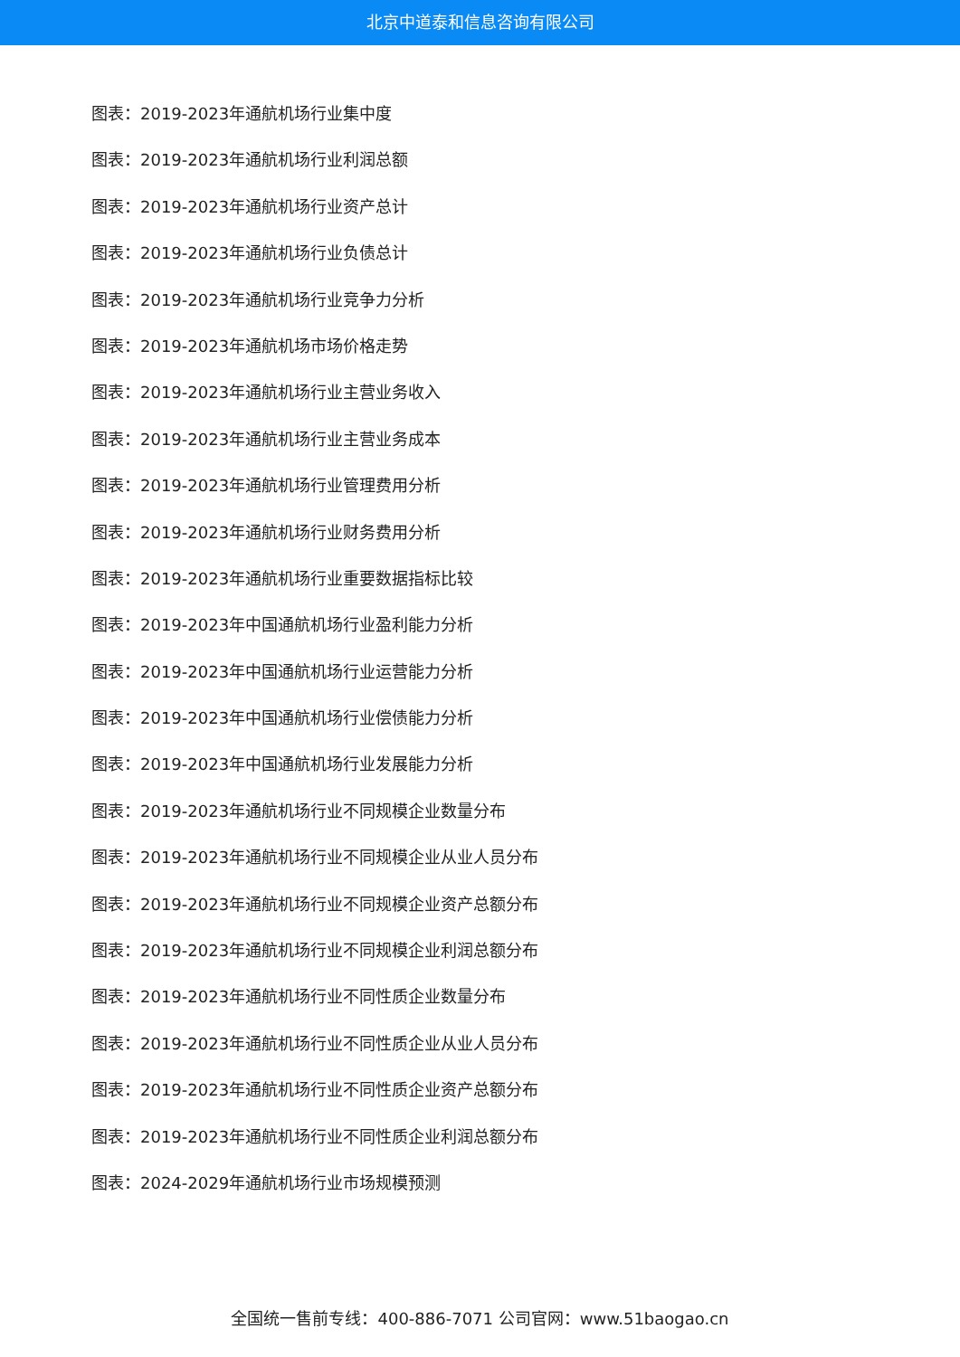北京中道泰和信息咨询有限公司
图表：2019-2023年通航机场行业集中度
图表：2019-2023年通航机场行业利润总额
图表：2019-2023年通航机场行业资产总计
图表：2019-2023年通航机场行业负债总计
图表：2019-2023年通航机场行业竞争力分析
图表：2019-2023年通航机场市场价格走势
图表：2019-2023年通航机场行业主营业务收入
图表：2019-2023年通航机场行业主营业务成本
图表：2019-2023年通航机场行业管理费用分析
图表：2019-2023年通航机场行业财务费用分析
图表：2019-2023年通航机场行业重要数据指标比较
图表：2019-2023年中国通航机场行业盈利能力分析
图表：2019-2023年中国通航机场行业运营能力分析
图表：2019-2023年中国通航机场行业偿债能力分析
图表：2019-2023年中国通航机场行业发展能力分析
图表：2019-2023年通航机场行业不同规模企业数量分布
图表：2019-2023年通航机场行业不同规模企业从业人员分布
图表：2019-2023年通航机场行业不同规模企业资产总额分布
图表：2019-2023年通航机场行业不同规模企业利润总额分布
图表：2019-2023年通航机场行业不同性质企业数量分布
图表：2019-2023年通航机场行业不同性质企业从业人员分布
图表：2019-2023年通航机场行业不同性质企业资产总额分布
图表：2019-2023年通航机场行业不同性质企业利润总额分布
图表：2024-2029年通航机场行业市场规模预测
全国统一售前专线：400-886-7071 公司官网：www.51baogao.cn